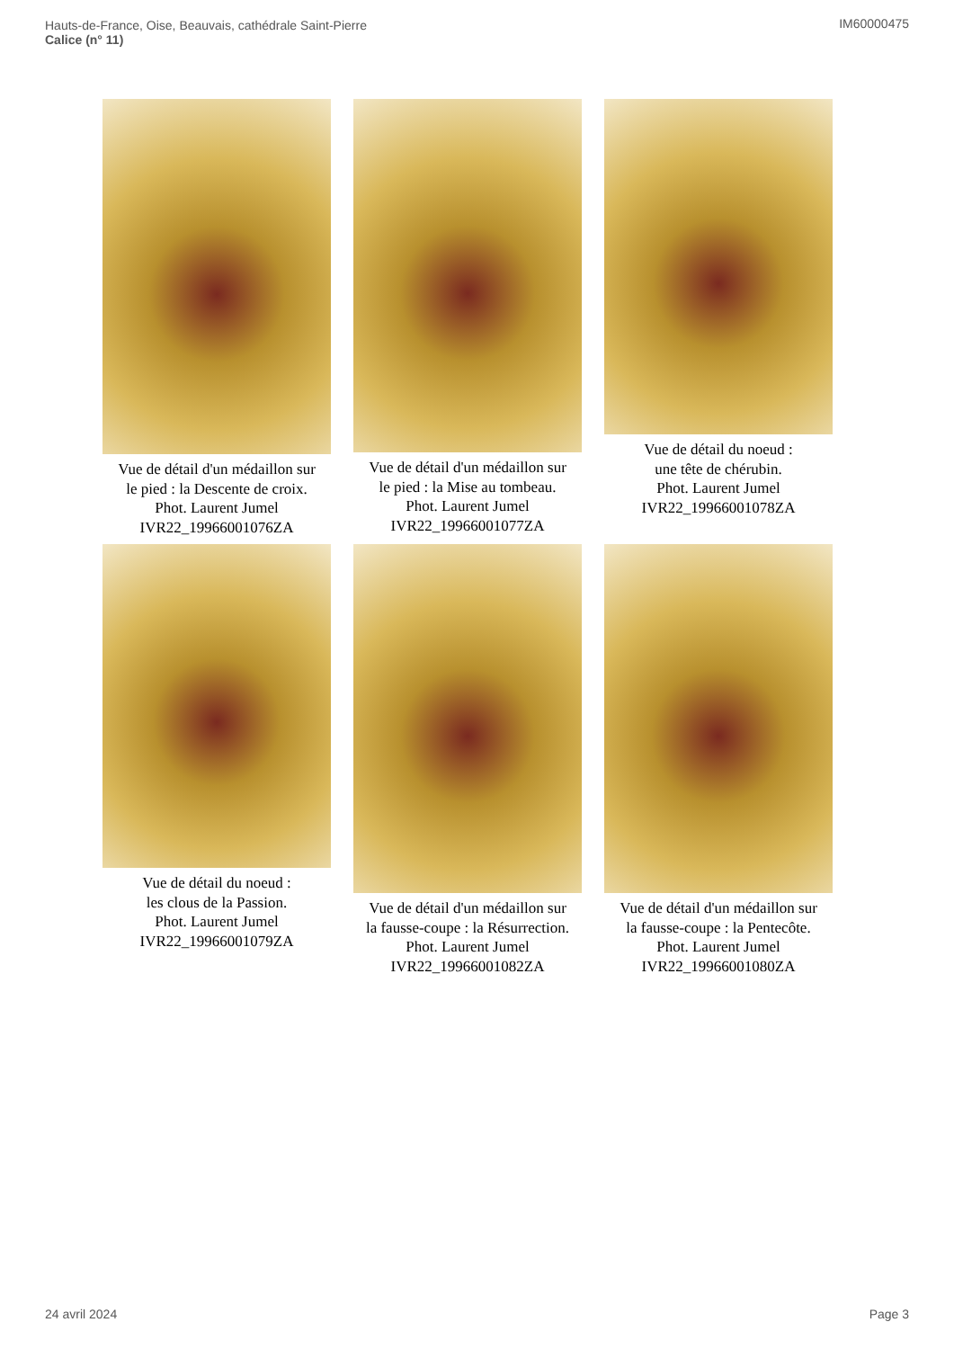Hauts-de-France, Oise, Beauvais, cathédrale Saint-Pierre
Calice (n° 11)
IM60000475
Vue de détail d'un médaillon sur
le pied : la Descente de croix.
Phot. Laurent Jumel
IVR22_19966001076ZA
Vue de détail d'un médaillon sur
le pied : la Mise au tombeau.
Phot. Laurent Jumel
IVR22_19966001077ZA
Vue de détail du noeud :
une tête de chérubin.
Phot. Laurent Jumel
IVR22_19966001078ZA
Vue de détail du noeud :
les clous de la Passion.
Phot. Laurent Jumel
IVR22_19966001079ZA
Vue de détail d'un médaillon sur
la fausse-coupe : la Résurrection.
Phot. Laurent Jumel
IVR22_19966001082ZA
Vue de détail d'un médaillon sur
la fausse-coupe : la Pentecôte.
Phot. Laurent Jumel
IVR22_19966001080ZA
24 avril 2024 Page 3